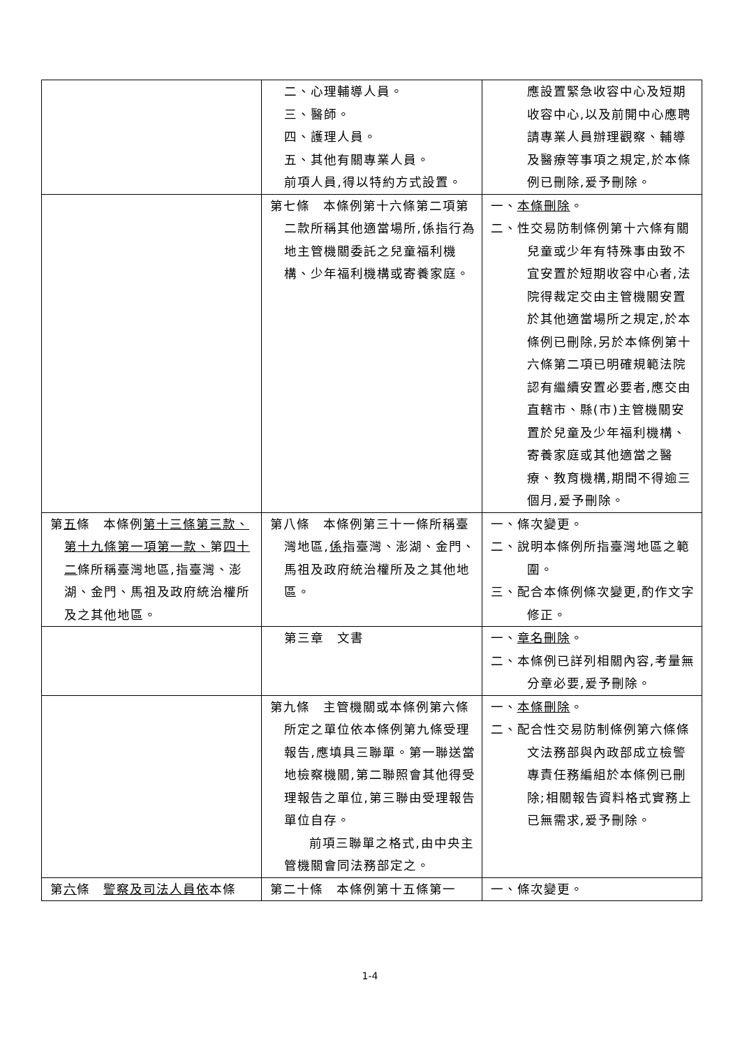| | 二、心理輔導人員。 三、醫師。 四、護理人員。 五、其他有關專業人員。 前項人員,得以特約方式設置。 | 應設置緊急收容中心及短期收容中心,以及前開中心應聘請專業人員辦理觀察、輔導及醫療等事項之規定,於本條例已刪除,爰予刪除。 |
| | 第七條 本條例第十六條第二項第二款所稱其他適當場所,係指行為地主管機關委託之兒童福利機構、少年福利機構或寄養家庭。 | 一、 本條刪除 。 二、性交易防制條例第十六條有關兒童或少年有特殊事由致不宜安置於短期收容中心者,法院得裁定交由主管機關安置於其他適當場所之規定,於本條例已刪除,另於本條例第十六條第二項已明確規範法院認有繼續安置必要者,應交由直轄市、縣(市)主管機關安置於兒童及少年福利機構、寄養家庭或其他適當之醫療、教育機構,期間不得逾三個月,爰予刪除。 |
| 第 五 條 本條例 第十三條第三款、第十九條第一項第一款、 第 四十二 條所稱臺灣地區,指臺灣、澎湖、金門、馬祖及政府統治權所及之其他地區。 | 第八條 本條例第三十一條所稱臺灣地區, 係 指臺灣、澎湖、金門、馬祖及政府統治權所及之其他地區。 | 一、條次變更。 二、說明本條例所指臺灣地區之範圍。 三、配合本條例條次變更,酌作文字修正。 |
| | 第三章 文書 | 一、 章名刪除 。 二、本條例已詳列相關內容,考量無分章必要,爰予刪除。 |
| | 第九條 主管機關或本條例第六條所定之單位依本條例第九條受理報告,應填具三聯單。第一聯送當地檢察機關,第二聯照會其他得受理報告之單位,第三聯由受理報告單位自存。 前項三聯單之格式,由中央主管機關會同法務部定之。 | 一、 本條刪除 。 二、配合性交易防制條例第六條條文法務部與內政部成立檢警專責任務編組於本條例已刪除;相關報告資料格式實務上已無需求,爰予刪除。 |
| 第 六 條 警察及司法人員依 本條 | 第二十條 本條例第十五條第一 | 一、條次變更。 |
1-4